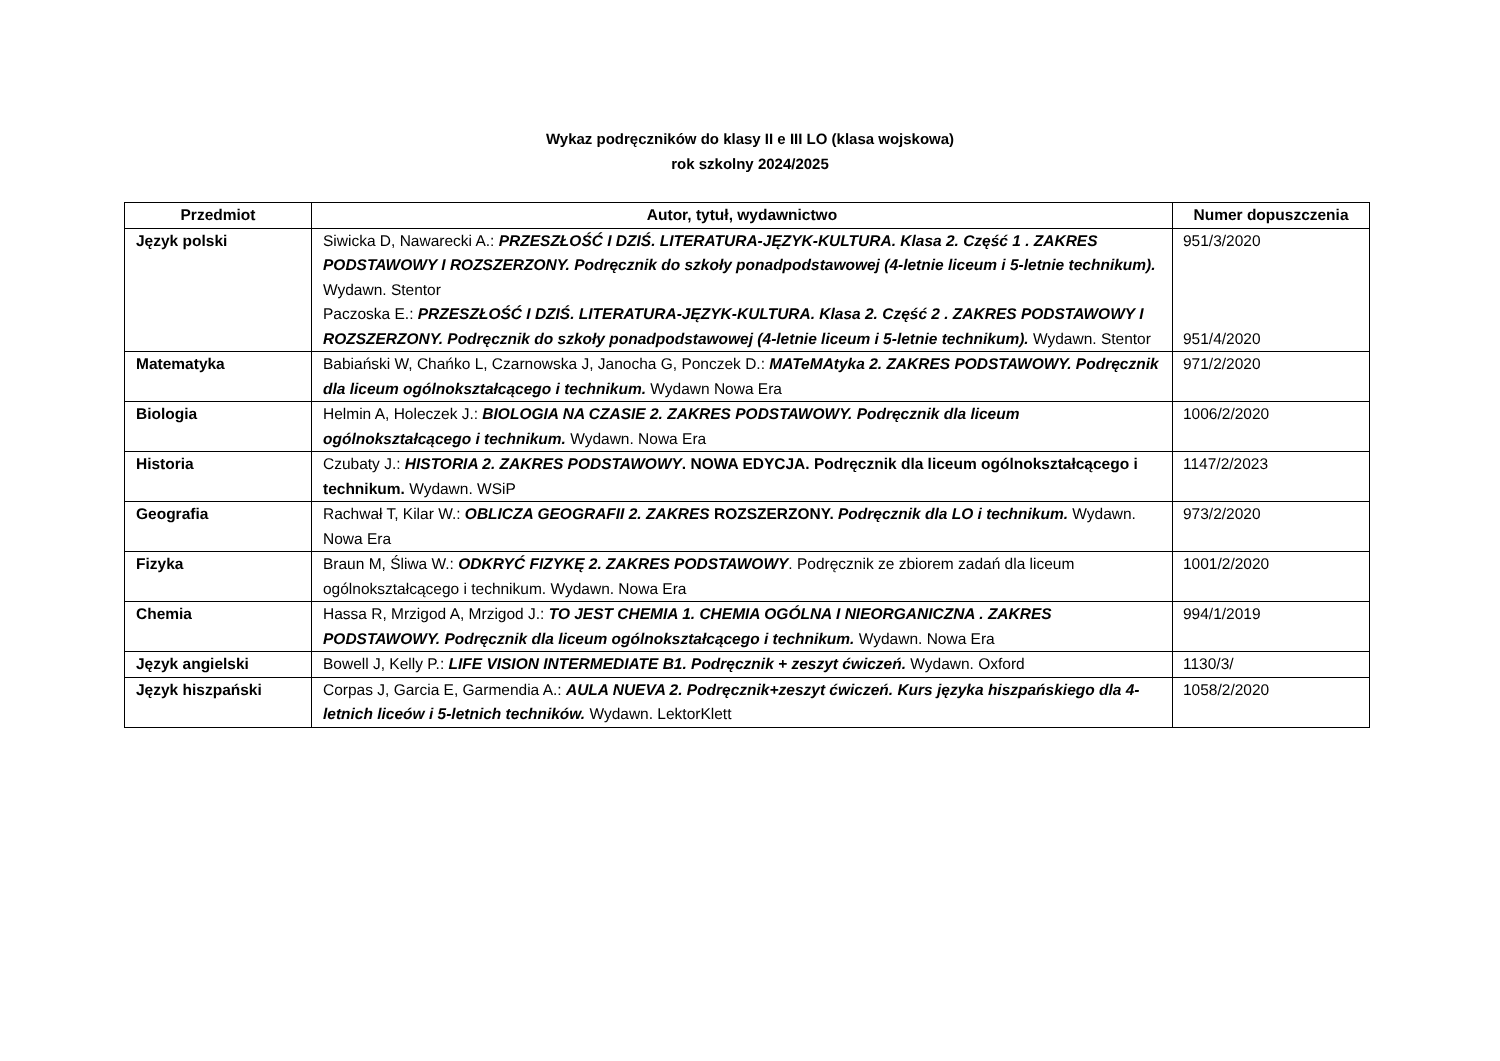Wykaz podręczników do klasy II e III LO (klasa wojskowa)
rok szkolny 2024/2025
| Przedmiot | Autor, tytuł, wydawnictwo | Numer dopuszczenia |
| --- | --- | --- |
| Język polski | Siwicka D, Nawarecki A.: PRZESZŁOŚĆ I DZIŚ. LITERATURA-JĘZYK-KULTURA. Klasa 2. Część 1 . ZAKRES PODSTAWOWY I ROZSZERZONY. Podręcznik do szkoły ponadpodstawowej (4-letnie liceum i 5-letnie technikum). Wydawn. Stentor Paczoska E.: PRZESZŁOŚĆ I DZIŚ. LITERATURA-JĘZYK-KULTURA. Klasa 2. Część 2 . ZAKRES PODSTAWOWY I ROZSZERZONY. Podręcznik do szkoły ponadpodstawowej (4-letnie liceum i 5-letnie technikum). Wydawn. Stentor | 951/3/2020 951/4/2020 |
| Matematyka | Babiański W, Chańko L, Czarnowska J, Janocha G, Ponczek D.: MATeMAtyka 2. ZAKRES PODSTAWOWY. Podręcznik dla liceum ogólnokształcącego i technikum. Wydawn Nowa Era | 971/2/2020 |
| Biologia | Helmin A, Holeczek J.: BIOLOGIA NA CZASIE 2. ZAKRES PODSTAWOWY. Podręcznik dla liceum ogólnokształcącego i technikum. Wydawn. Nowa Era | 1006/2/2020 |
| Historia | Czubaty J.: HISTORIA 2. ZAKRES PODSTAWOWY . NOWA EDYCJA. Podręcznik dla liceum ogólnokształcącego i technikum. Wydawn. WSiP | 1147/2/2023 |
| Geografia | Rachwał T, Kilar W.: OBLICZA GEOGRAFII 2. ZAKRES ROZSZERZONY. Podręcznik dla LO i technikum. Wydawn. Nowa Era | 973/2/2020 |
| Fizyka | Braun M, Śliwa W.: ODKRYĆ FIZYKĘ 2. ZAKRES PODSTAWOWY . Podręcznik ze zbiorem zadań dla liceum ogólnokształcącego i technikum. Wydawn. Nowa Era | 1001/2/2020 |
| Chemia | Hassa R, Mrzigod A, Mrzigod J.: TO JEST CHEMIA 1. CHEMIA OGÓLNA I NIEORGANICZNA . ZAKRES PODSTAWOWY. Podręcznik dla liceum ogólnokształcącego i technikum. Wydawn. Nowa Era | 994/1/2019 |
| Język angielski | Bowell J, Kelly P.: LIFE VISION INTERMEDIATE B1. Podręcznik + zeszyt ćwiczeń. Wydawn. Oxford | 1130/3/ |
| Język hiszpański | Corpas J, Garcia E, Garmendia A.: AULA NUEVA 2. Podręcznik+zeszyt ćwiczeń. Kurs języka hiszpańskiego dla 4-letnich liceów i 5-letnich techników. Wydawn. LektorKlett | 1058/2/2020 |